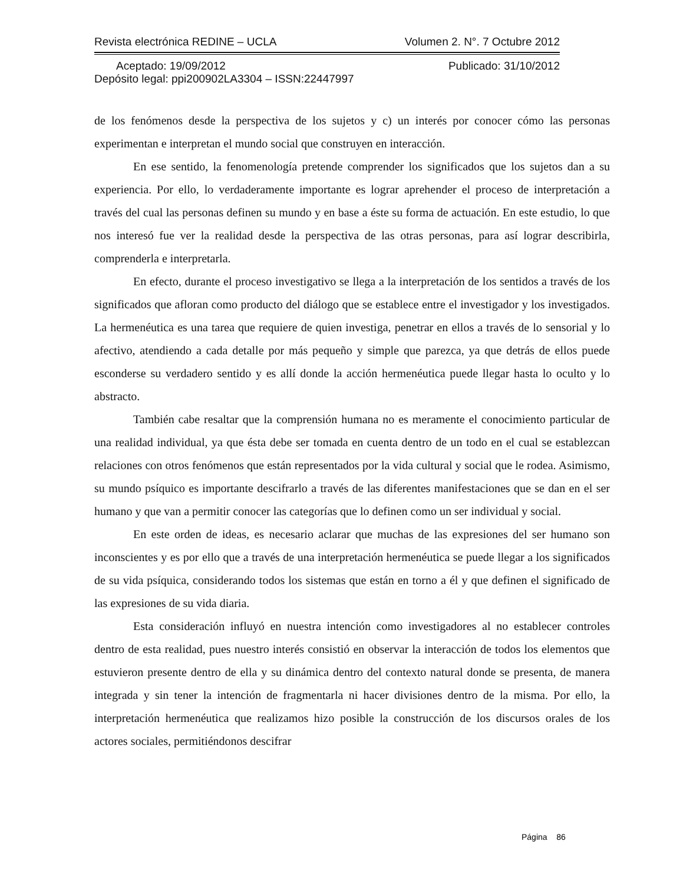Revista electrónica REDINE – UCLA Volumen 2. N°. 7 Octubre 2012
Aceptado: 19/09/2012 Publicado: 31/10/2012
Depósito legal: ppi200902LA3304 – ISSN:22447997
de los fenómenos desde la perspectiva de los sujetos y c) un interés por conocer cómo las personas experimentan e interpretan el mundo social que construyen en interacción.
En ese sentido, la fenomenología pretende comprender los significados que los sujetos dan a su experiencia. Por ello, lo verdaderamente importante es lograr aprehender el proceso de interpretación a través del cual las personas definen su mundo y en base a éste su forma de actuación. En este estudio, lo que nos interesó fue ver la realidad desde la perspectiva de las otras personas, para así lograr describirla, comprenderla e interpretarla.
En efecto, durante el proceso investigativo se llega a la interpretación de los sentidos a través de los significados que afloran como producto del diálogo que se establece entre el investigador y los investigados. La hermenéutica es una tarea que requiere de quien investiga, penetrar en ellos a través de lo sensorial y lo afectivo, atendiendo a cada detalle por más pequeño y simple que parezca, ya que detrás de ellos puede esconderse su verdadero sentido y es allí donde la acción hermenéutica puede llegar hasta lo oculto y lo abstracto.
También cabe resaltar que la comprensión humana no es meramente el conocimiento particular de una realidad individual, ya que ésta debe ser tomada en cuenta dentro de un todo en el cual se establezcan relaciones con otros fenómenos que están representados por la vida cultural y social que le rodea. Asimismo, su mundo psíquico es importante descifrarlo a través de las diferentes manifestaciones que se dan en el ser humano y que van a permitir conocer las categorías que lo definen como un ser individual y social.
En este orden de ideas, es necesario aclarar que muchas de las expresiones del ser humano son inconscientes y es por ello que a través de una interpretación hermenéutica se puede llegar a los significados de su vida psíquica, considerando todos los sistemas que están en torno a él y que definen el significado de las expresiones de su vida diaria.
Esta consideración influyó en nuestra intención como investigadores al no establecer controles dentro de esta realidad, pues nuestro interés consistió en observar la interacción de todos los elementos que estuvieron presente dentro de ella y su dinámica dentro del contexto natural donde se presenta, de manera integrada y sin tener la intención de fragmentarla ni hacer divisiones dentro de la misma. Por ello, la interpretación hermenéutica que realizamos hizo posible la construcción de los discursos orales de los actores sociales, permitiéndonos descifrar
Página 86